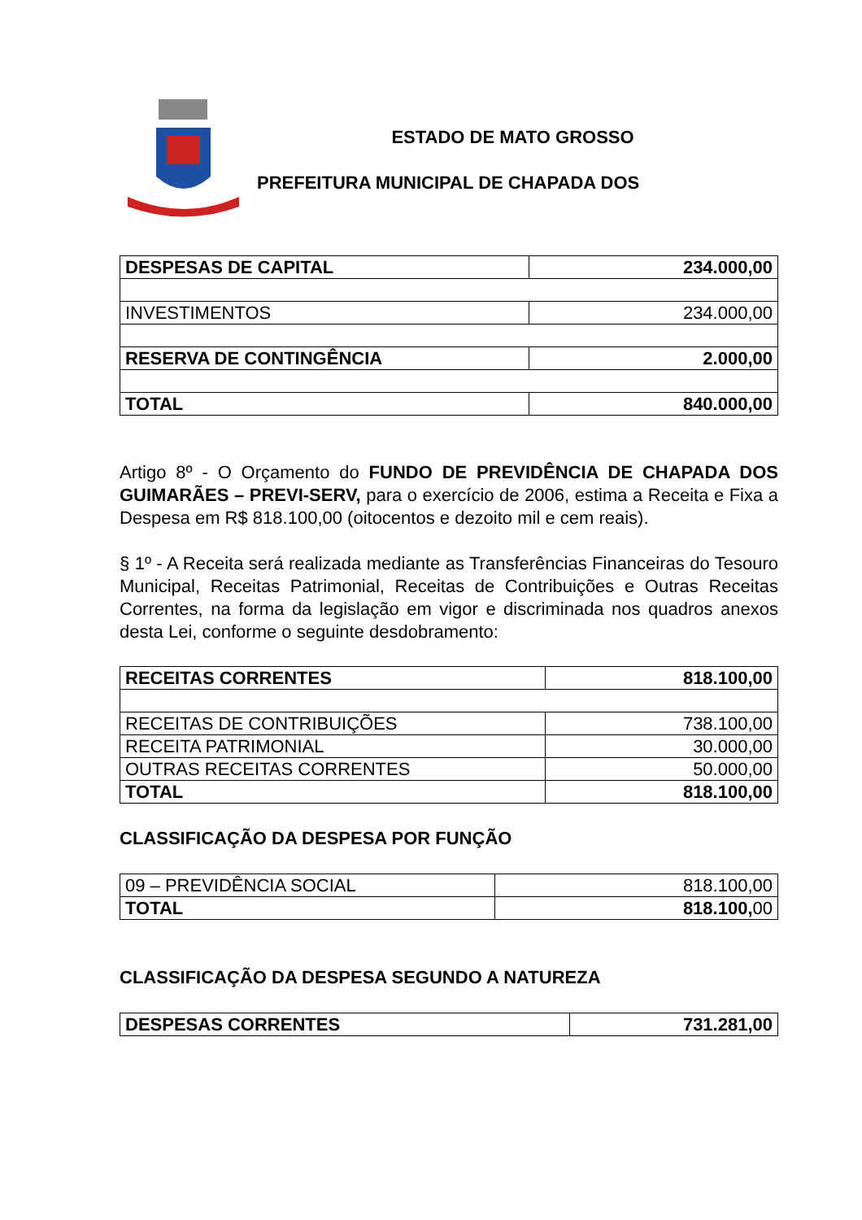ESTADO DE MATO GROSSO
PREFEITURA MUNICIPAL DE CHAPADA DOS
| DESPESAS DE CAPITAL | 234.000,00 |
| INVESTIMENTOS | 234.000,00 |
| RESERVA DE CONTINGÊNCIA | 2.000,00 |
| TOTAL | 840.000,00 |
Artigo 8º - O Orçamento do FUNDO DE PREVIDÊNCIA DE CHAPADA DOS GUIMARÃES – PREVI-SERV, para o exercício de 2006, estima a Receita e Fixa a Despesa em R$ 818.100,00 (oitocentos e dezoito mil e cem reais).
§ 1º - A Receita será realizada mediante as Transferências Financeiras do Tesouro Municipal, Receitas Patrimonial, Receitas de Contribuições e Outras Receitas Correntes, na forma da legislação em vigor e discriminada nos quadros anexos desta Lei, conforme o seguinte desdobramento:
| RECEITAS CORRENTES | 818.100,00 |
| RECEITAS DE CONTRIBUIÇÕES | 738.100,00 |
| RECEITA PATRIMONIAL | 30.000,00 |
| OUTRAS RECEITAS CORRENTES | 50.000,00 |
| TOTAL | 818.100,00 |
CLASSIFICAÇÃO DA DESPESA POR FUNÇÃO
| 09 – PREVIDÊNCIA SOCIAL | 818.100,00 |
| TOTAL | 818.100, 00 |
CLASSIFICAÇÃO DA DESPESA SEGUNDO A NATUREZA
| DESPESAS CORRENTES | 731.281,00 |